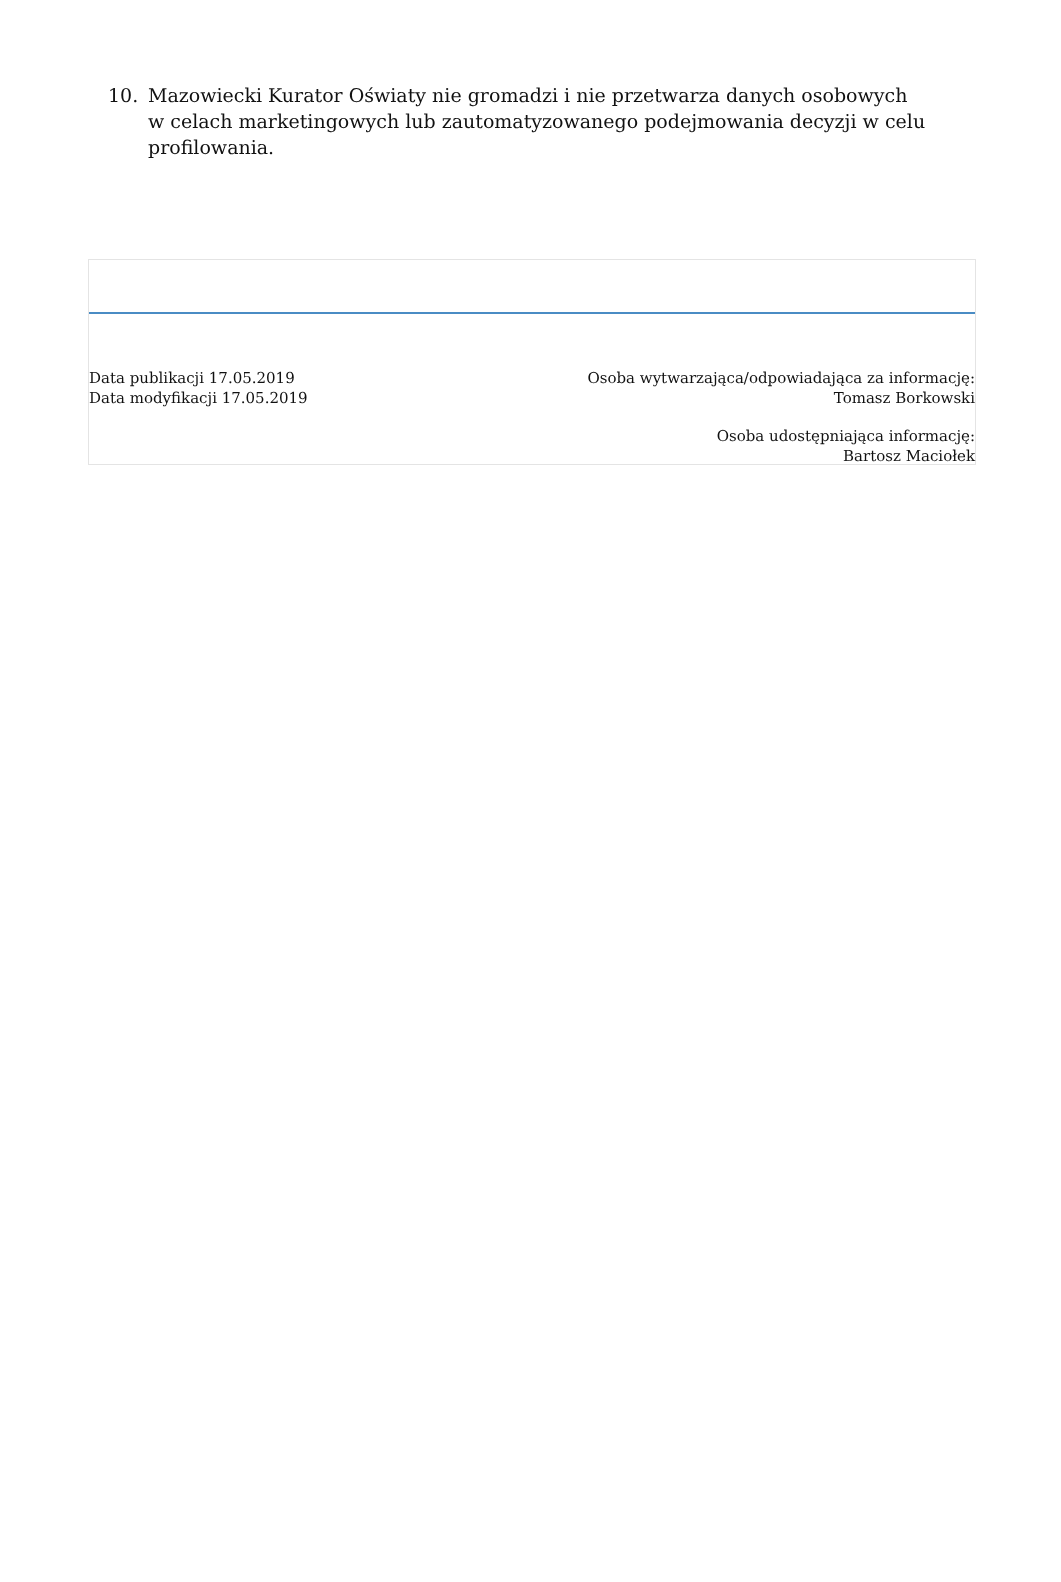10. Mazowiecki Kurator Oświaty nie gromadzi i nie przetwarza danych osobowych w celach marketingowych lub zautomatyzowanego podejmowania decyzji w celu profilowania.
Data publikacji 17.05.2019
Data modyfikacji 17.05.2019
Osoba wytwarzająca/odpowiadająca za informację:
Tomasz Borkowski
Osoba udostępniająca informację:
Bartosz Maciołek